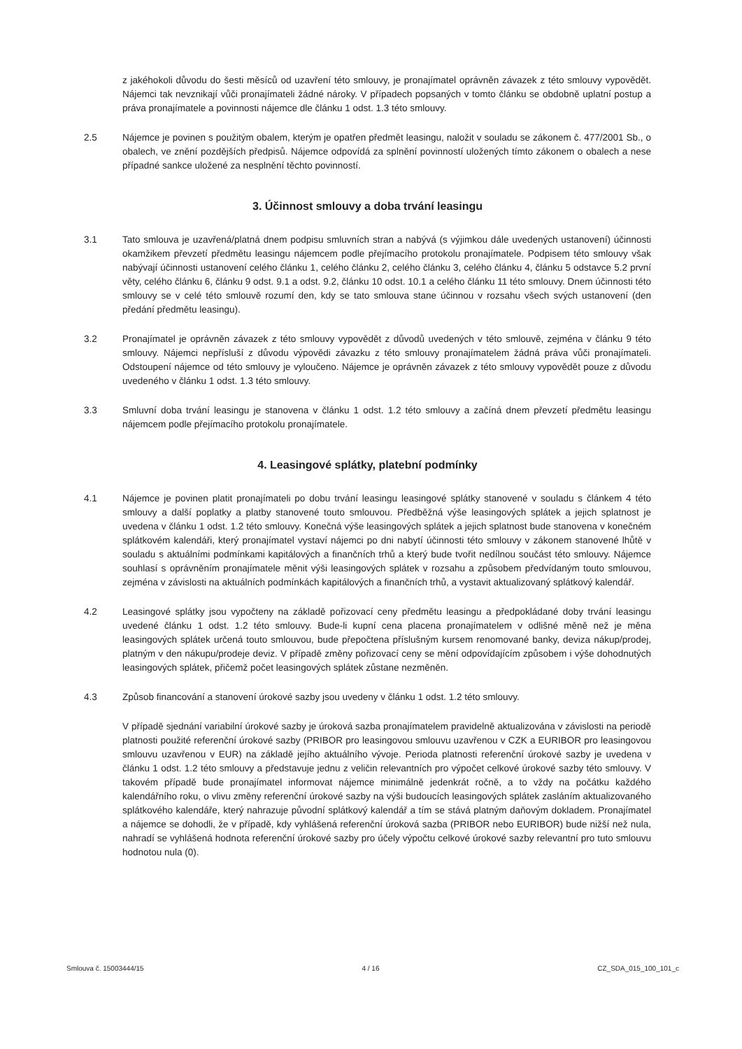z jakéhokoli důvodu do šesti měsíců od uzavření této smlouvy, je pronajímatel oprávněn závazek z této smlouvy vypovědět. Nájemci tak nevznikají vůči pronajímateli žádné nároky. V případech popsaných v tomto článku se obdobně uplatní postup a práva pronajímatele a povinnosti nájemce dle článku 1 odst. 1.3 této smlouvy.
2.5 Nájemce je povinen s použitým obalem, kterým je opatřen předmět leasingu, naložit v souladu se zákonem č. 477/2001 Sb., o obalech, ve znění pozdějších předpisů. Nájemce odpovídá za splnění povinností uložených tímto zákonem o obalech a nese případné sankce uložené za nesplnění těchto povinností.
3. Účinnost smlouvy a doba trvání leasingu
3.1 Tato smlouva je uzavřená/platná dnem podpisu smluvních stran a nabývá (s výjimkou dále uvedených ustanovení) účinnosti okamžikem převzetí předmětu leasingu nájemcem podle přejímacího protokolu pronajímatele. Podpisem této smlouvy však nabývají účinnosti ustanovení celého článku 1, celého článku 2, celého článku 3, celého článku 4, článku 5 odstavce 5.2 první věty, celého článku 6, článku 9 odst. 9.1 a odst. 9.2, článku 10 odst. 10.1 a celého článku 11 této smlouvy. Dnem účinnosti této smlouvy se v celé této smlouvě rozumí den, kdy se tato smlouva stane účinnou v rozsahu všech svých ustanovení (den předání předmětu leasingu).
3.2 Pronajímatel je oprávněn závazek z této smlouvy vypovědět z důvodů uvedených v této smlouvě, zejména v článku 9 této smlouvy. Nájemci nepřísluší z důvodu výpovědi závazku z této smlouvy pronajímatelem žádná práva vůči pronajímateli. Odstoupení nájemce od této smlouvy je vyloučeno. Nájemce je oprávněn závazek z této smlouvy vypovědět pouze z důvodu uvedeného v článku 1 odst. 1.3 této smlouvy.
3.3 Smluvní doba trvání leasingu je stanovena v článku 1 odst. 1.2 této smlouvy a začíná dnem převzetí předmětu leasingu nájemcem podle přejímacího protokolu pronajímatele.
4. Leasingové splátky, platební podmínky
4.1 Nájemce je povinen platit pronajímateli po dobu trvání leasingu leasingové splátky stanovené v souladu s článkem 4 této smlouvy a další poplatky a platby stanovené touto smlouvou. Předběžná výše leasingových splátek a jejich splatnost je uvedena v článku 1 odst. 1.2 této smlouvy. Konečná výše leasingových splátek a jejich splatnost bude stanovena v konečném splátkovém kalendáři, který pronajímatel vystaví nájemci po dni nabytí účinnosti této smlouvy v zákonem stanovené lhůtě v souladu s aktuálními podmínkami kapitálových a finančních trhů a který bude tvořit nedílnou součást této smlouvy. Nájemce souhlasí s oprávněním pronajímatele měnit výši leasingových splátek v rozsahu a způsobem předvídaným touto smlouvou, zejména v závislosti na aktuálních podmínkách kapitálových a finančních trhů, a vystavit aktualizovaný splátkový kalendář.
4.2 Leasingové splátky jsou vypočteny na základě pořizovací ceny předmětu leasingu a předpokládané doby trvání leasingu uvedené článku 1 odst. 1.2 této smlouvy. Bude-li kupní cena placena pronajímatelem v odlišné měně než je měna leasingových splátek určená touto smlouvou, bude přepočtena příslušným kursem renomované banky, deviza nákup/prodej, platným v den nákupu/prodeje deviz. V případě změny pořizovací ceny se mění odpovídajícím způsobem i výše dohodnutých leasingových splátek, přičemž počet leasingových splátek zůstane nezměněn.
4.3 Způsob financování a stanovení úrokové sazby jsou uvedeny v článku 1 odst. 1.2 této smlouvy.
V případě sjednání variabilní úrokové sazby je úroková sazba pronajímatelem pravidelně aktualizována v závislosti na periodě platnosti použité referenční úrokové sazby (PRIBOR pro leasingovou smlouvu uzavřenou v CZK a EURIBOR pro leasingovou smlouvu uzavřenou v EUR) na základě jejího aktuálního vývoje. Perioda platnosti referenční úrokové sazby je uvedena v článku 1 odst. 1.2 této smlouvy a představuje jednu z veličin relevantních pro výpočet celkové úrokové sazby této smlouvy. V takovém případě bude pronajímatel informovat nájemce minimálně jedenkrát ročně, a to vždy na počátku každého kalendářního roku, o vlivu změny referenční úrokové sazby na výši budoucích leasingových splátek zasláním aktualizovaného splátkového kalendáře, který nahrazuje původní splátkový kalendář a tím se stává platným daňovým dokladem. Pronajímatel a nájemce se dohodli, že v případě, kdy vyhlášená referenční úroková sazba (PRIBOR nebo EURIBOR) bude nižší než nula, nahradí se vyhlášená hodnota referenční úrokové sazby pro účely výpočtu celkové úrokové sazby relevantní pro tuto smlouvu hodnotou nula (0).
Smlouva č. 15003444/15 4 / 16 CZ_SDA_015_100_101_c